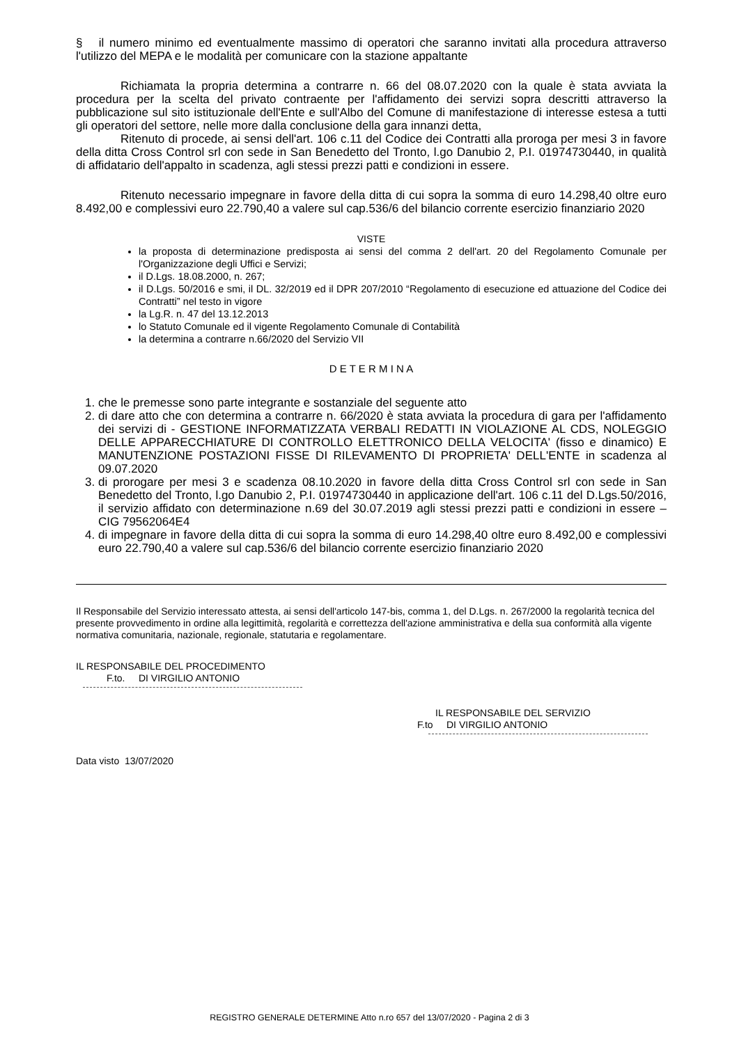§ il numero minimo ed eventualmente massimo di operatori che saranno invitati alla procedura attraverso l'utilizzo del MEPA e le modalità per comunicare con la stazione appaltante
Richiamata la propria determina a contrarre n. 66 del 08.07.2020 con la quale è stata avviata la procedura per la scelta del privato contraente per l'affidamento dei servizi sopra descritti attraverso la pubblicazione sul sito istituzionale dell'Ente e sull'Albo del Comune di manifestazione di interesse estesa a tutti gli operatori del settore, nelle more dalla conclusione della gara innanzi detta,
Ritenuto di procede, ai sensi dell'art. 106 c.11 del Codice dei Contratti alla proroga per mesi 3 in favore della ditta Cross Control srl con sede in San Benedetto del Tronto, l.go Danubio 2, P.I. 01974730440, in qualità di affidatario dell'appalto in scadenza, agli stessi prezzi patti e condizioni in essere.
Ritenuto necessario impegnare in favore della ditta di cui sopra la somma di euro 14.298,40 oltre euro 8.492,00 e complessivi euro 22.790,40 a valere sul cap.536/6 del bilancio corrente esercizio finanziario 2020
VISTE
la proposta di determinazione predisposta ai sensi del comma 2 dell'art. 20 del Regolamento Comunale per l'Organizzazione degli Uffici e Servizi;
il D.Lgs. 18.08.2000, n. 267;
il D.Lgs. 50/2016 e smi, il DL. 32/2019 ed il DPR 207/2010 “Regolamento di esecuzione ed attuazione del Codice dei Contratti” nel testo in vigore
la Lg.R. n. 47 del 13.12.2013
lo Statuto Comunale ed il vigente Regolamento Comunale di Contabilità
la determina a contrarre n.66/2020 del Servizio VII
D E T E R M I N A
1. che le premesse sono parte integrante e sostanziale del seguente atto
2. di dare atto che con determina a contrarre n. 66/2020 è stata avviata la procedura di gara per l'affidamento dei servizi di - GESTIONE INFORMATIZZATA VERBALI REDATTI IN VIOLAZIONE AL CDS, NOLEGGIO DELLE APPARECCHIATURE DI CONTROLLO ELETTRONICO DELLA VELOCITA' (fisso e dinamico) E MANUTENZIONE POSTAZIONI FISSE DI RILEVAMENTO DI PROPRIETA' DELL'ENTE in scadenza al 09.07.2020
3. di prorogare per mesi 3 e scadenza 08.10.2020 in favore della ditta Cross Control srl con sede in San Benedetto del Tronto, l.go Danubio 2, P.I. 01974730440 in applicazione dell'art. 106 c.11 del D.Lgs.50/2016, il servizio affidato con determinazione n.69 del 30.07.2019 agli stessi prezzi patti e condizioni in essere – CIG 79562064E4
4. di impegnare in favore della ditta di cui sopra la somma di euro 14.298,40 oltre euro 8.492,00 e complessivi euro 22.790,40 a valere sul cap.536/6 del bilancio corrente esercizio finanziario 2020
Il Responsabile del Servizio interessato attesta, ai sensi dell'articolo 147-bis, comma 1, del D.Lgs. n. 267/2000 la regolarità tecnica del presente provvedimento in ordine alla legittimità, regolarità e correttezza dell'azione amministrativa e della sua conformità alla vigente normativa comunitaria, nazionale, regionale, statutaria e regolamentare.
IL RESPONSABILE DEL PROCEDIMENTO
F.to. DI VIRGILIO ANTONIO
IL RESPONSABILE DEL SERVIZIO
F.to DI VIRGILIO ANTONIO
Data visto 13/07/2020
REGISTRO GENERALE DETERMINE Atto n.ro 657 del 13/07/2020 - Pagina 2 di 3